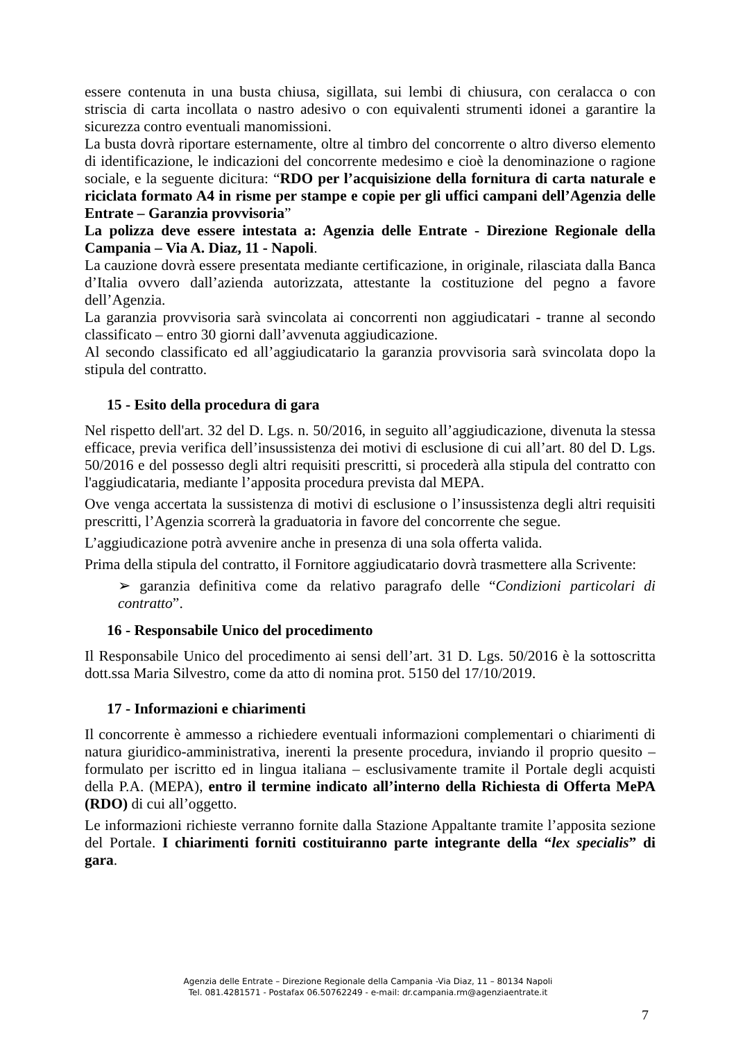essere contenuta in una busta chiusa, sigillata, sui lembi di chiusura, con ceralacca o con striscia di carta incollata o nastro adesivo o con equivalenti strumenti idonei a garantire la sicurezza contro eventuali manomissioni.
La busta dovrà riportare esternamente, oltre al timbro del concorrente o altro diverso elemento di identificazione, le indicazioni del concorrente medesimo e cioè la denominazione o ragione sociale, e la seguente dicitura: “RDO per l’acquisizione della fornitura di carta naturale e riciclata formato A4 in risme per stampe e copie per gli uffici campani dell’Agenzia delle Entrate – Garanzia provvisoria”
La polizza deve essere intestata a: Agenzia delle Entrate - Direzione Regionale della Campania – Via A. Diaz, 11 - Napoli.
La cauzione dovrà essere presentata mediante certificazione, in originale, rilasciata dalla Banca d’Italia ovvero dall’azienda autorizzata, attestante la costituzione del pegno a favore dell’Agenzia.
La garanzia provvisoria sarà svincolata ai concorrenti non aggiudicatari - tranne al secondo classificato – entro 30 giorni dall’avvenuta aggiudicazione.
Al secondo classificato ed all’aggiudicatario la garanzia provvisoria sarà svincolata dopo la stipula del contratto.
15 - Esito della procedura di gara
Nel rispetto dell'art. 32 del D. Lgs. n. 50/2016, in seguito all’aggiudicazione, divenuta la stessa efficace, previa verifica dell’insussistenza dei motivi di esclusione di cui all’art. 80 del D. Lgs. 50/2016 e del possesso degli altri requisiti prescritti, si procederà alla stipula del contratto con l'aggiudicataria, mediante l’apposita procedura prevista dal MEPA.
Ove venga accertata la sussistenza di motivi di esclusione o l’insussistenza degli altri requisiti prescritti, l’Agenzia scorrerà la graduatoria in favore del concorrente che segue.
L’aggiudicazione potrà avvenire anche in presenza di una sola offerta valida.
Prima della stipula del contratto, il Fornitore aggiudicatario dovrà trasmettere alla Scrivente:
➢ garanzia definitiva come da relativo paragrafo delle “Condizioni particolari di contratto”.
16 - Responsabile Unico del procedimento
Il Responsabile Unico del procedimento ai sensi dell’art. 31 D. Lgs. 50/2016 è la sottoscritta dott.ssa Maria Silvestro, come da atto di nomina prot. 5150 del 17/10/2019.
17 - Informazioni e chiarimenti
Il concorrente è ammesso a richiedere eventuali informazioni complementari o chiarimenti di natura giuridico-amministrativa, inerenti la presente procedura, inviando il proprio quesito – formulato per iscritto ed in lingua italiana – esclusivamente tramite il Portale degli acquisti della P.A. (MEPA), entro il termine indicato all’interno della Richiesta di Offerta MePA (RDO) di cui all’oggetto.
Le informazioni richieste verranno fornite dalla Stazione Appaltante tramite l’apposita sezione del Portale. I chiarimenti forniti costituiranno parte integrante della “lex specialis” di gara.
Agenzia delle Entrate – Direzione Regionale della Campania -Via Diaz, 11 – 80134 Napoli
Tel. 081.4281571 - Postafax 06.50762249 - e-mail: dr.campania.rm@agenziaentrate.it
7